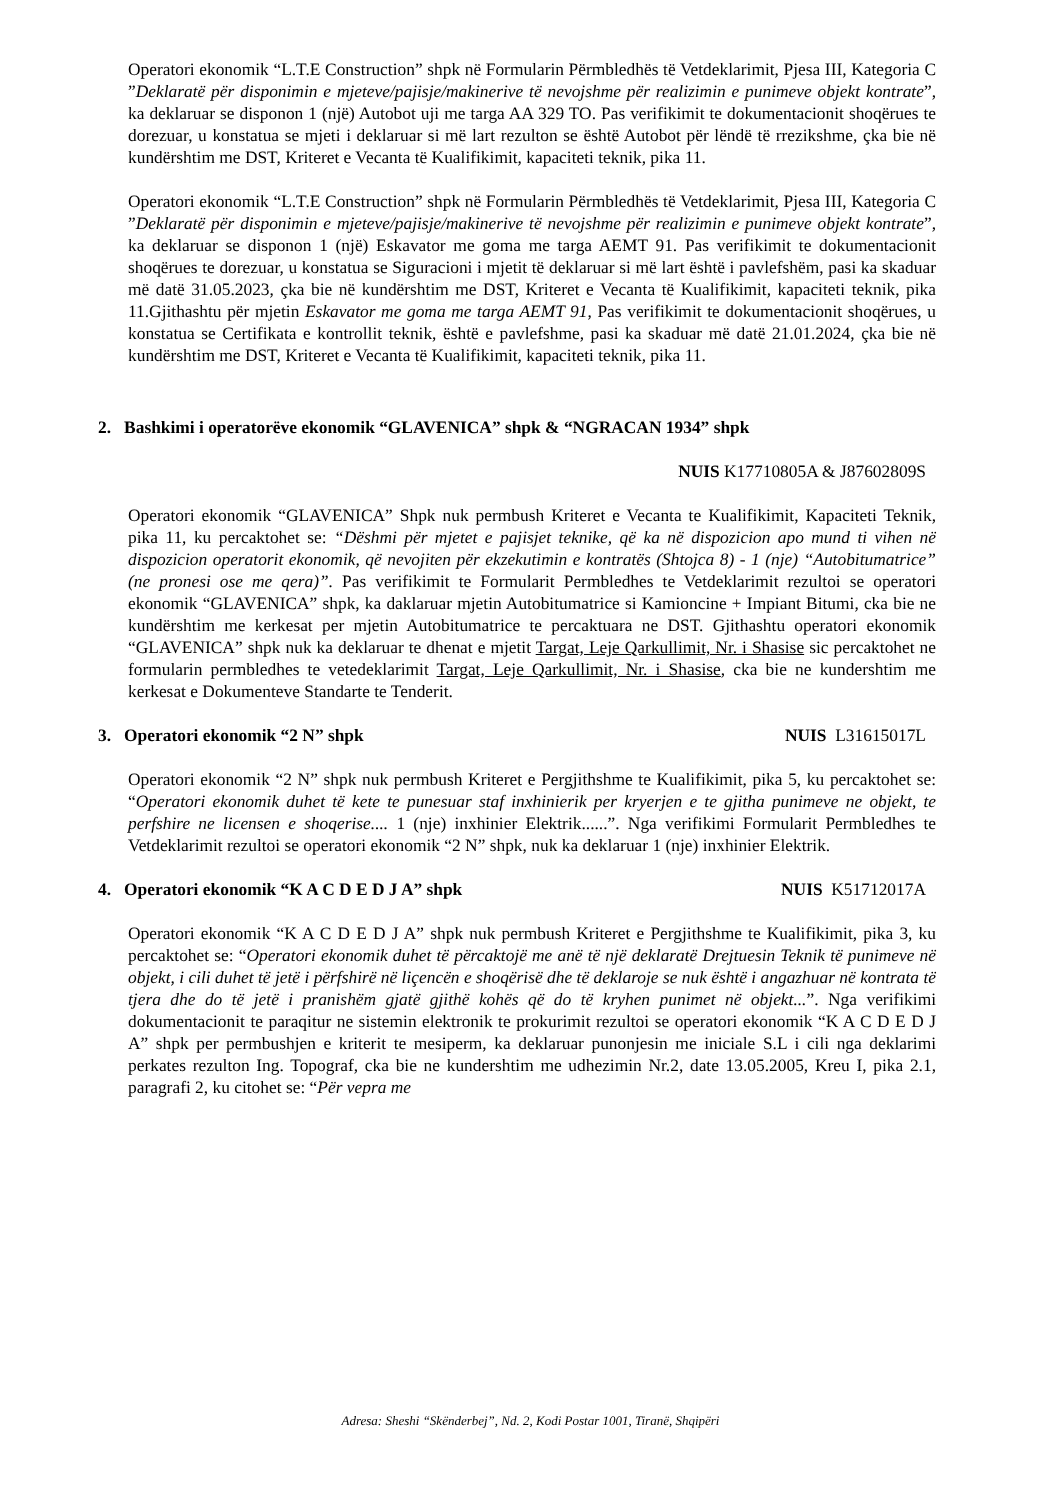Operatori ekonomik “L.T.E Construction” shpk në Formularin Përmbledhës të Vetdeklarimit, Pjesa III, Kategoria C ”Deklaratë për disponimin e mjeteve/pajisje/makinerive të nevojshme për realizimin e punimeve objekt kontrate”, ka deklaruar se disponon 1 (një) Autobot uji me targa AA 329 TO. Pas verifikimit te dokumentacionit shoqërues te dorezuar, u konstatua se mjeti i deklaruar si më lart rezulton se është Autobot për lëndë të rrezikshme, çka bie në kundërshtim me DST, Kriteret e Vecanta të Kualifikimit, kapaciteti teknik, pika 11.
Operatori ekonomik “L.T.E Construction” shpk në Formularin Përmbledhës të Vetdeklarimit, Pjesa III, Kategoria C ”Deklaratë për disponimin e mjeteve/pajisje/makinerive të nevojshme për realizimin e punimeve objekt kontrate”, ka deklaruar se disponon 1 (një) Eskavator me goma me targa AEMT 91. Pas verifikimit te dokumentacionit shoqërues te dorezuar, u konstatua se Siguracioni i mjetit të deklaruar si më lart është i pavlefshëm, pasi ka skaduar më datë 31.05.2023, çka bie në kundërshtim me DST, Kriteret e Vecanta të Kualifikimit, kapaciteti teknik, pika 11.Gjithashtu për mjetin Eskavator me goma me targa AEMT 91, Pas verifikimit te dokumentacionit shoqërues, u konstatua se Certifikata e kontrollit teknik, është e pavlefshme, pasi ka skaduar më datë 21.01.2024, çka bie në kundërshtim me DST, Kriteret e Vecanta të Kualifikimit, kapaciteti teknik, pika 11.
2. Bashkimi i operatorëve ekonomik “GLAVENICA” shpk & “NGRACAN 1934” shpk
NUIS K17710805A & J87602809S
Operatori ekonomik “GLAVENICA” Shpk nuk permbush Kriteret e Vecanta te Kualifikimit, Kapaciteti Teknik, pika 11, ku percaktohet se: “Dëshmi për mjetet e pajisjet teknike, që ka në dispozicion apo mund ti vihen në dispozicion operatorit ekonomik, që nevojiten për ekzekutimin e kontratës (Shtojca 8) - 1 (nje) “Autobitumatrice” (ne pronesi ose me qera)”. Pas verifikimit te Formularit Permbledhes te Vetdeklarimit rezultoi se operatori ekonomik “GLAVENICA” shpk, ka daklaruar mjetin Autobitumatrice si Kamioncine + Impiant Bitumi, cka bie ne kundërshtim me kerkesat per mjetin Autobitumatrice te percaktuara ne DST. Gjithashtu operatori ekonomik “GLAVENICA” shpk nuk ka deklaruar te dhenat e mjetit Targat, Leje Qarkullimit, Nr. i Shasise sic percaktohet ne formularin permbledhes te vetedeklarimit Targat, Leje Qarkullimit, Nr. i Shasise, cka bie ne kundershtim me kerkesat e Dokumenteve Standarte te Tenderit.
3. Operatori ekonomik “2 N” shpk NUIS L31615017L
Operatori ekonomik “2 N” shpk nuk permbush Kriteret e Pergjithshme te Kualifikimit, pika 5, ku percaktohet se: “Operatori ekonomik duhet të kete te punesuar staf inxhinierik per kryerjen e te gjitha punimeve ne objekt, te perfshire ne licensen e shoqerise.... 1 (nje) inxhinier Elektrik......”. Nga verifikimi Formularit Permbledhes te Vetdeklarimit rezultoi se operatori ekonomik “2 N” shpk, nuk ka deklaruar 1 (nje) inxhinier Elektrik.
4. Operatori ekonomik “K A C D E D J A” shpk NUIS K51712017A
Operatori ekonomik “K A C D E D J A” shpk nuk permbush Kriteret e Pergjithshme te Kualifikimit, pika 3, ku percaktohet se: “Operatori ekonomik duhet të përcaktojë me anë të një deklaratë Drejtuesin Teknik të punimeve në objekt, i cili duhet të jetë i përfshirë në liçencën e shoqërisë dhe të deklaroje se nuk është i angazhuar në kontrata të tjera dhe do të jetë i pranishëm gjatë gjithë kohës që do të kryhen punimet në objekt...”. Nga verifikimi dokumentacionit te paraqitur ne sistemin elektronik te prokurimit rezultoi se operatori ekonomik “K A C D E D J A” shpk per permbushjen e kriterit te mesiperm, ka deklaruar punonjesin me iniciale S.L i cili nga deklarimi perkates rezulton Ing. Topograf, cka bie ne kundershtim me udhezimin Nr.2, date 13.05.2005, Kreu I, pika 2.1, paragrafi 2, ku citohet se: “Për vepra me
Adresa: Sheshi “Skënderbej”, Nd. 2, Kodi Postar 1001, Tiranë, Shqipëri